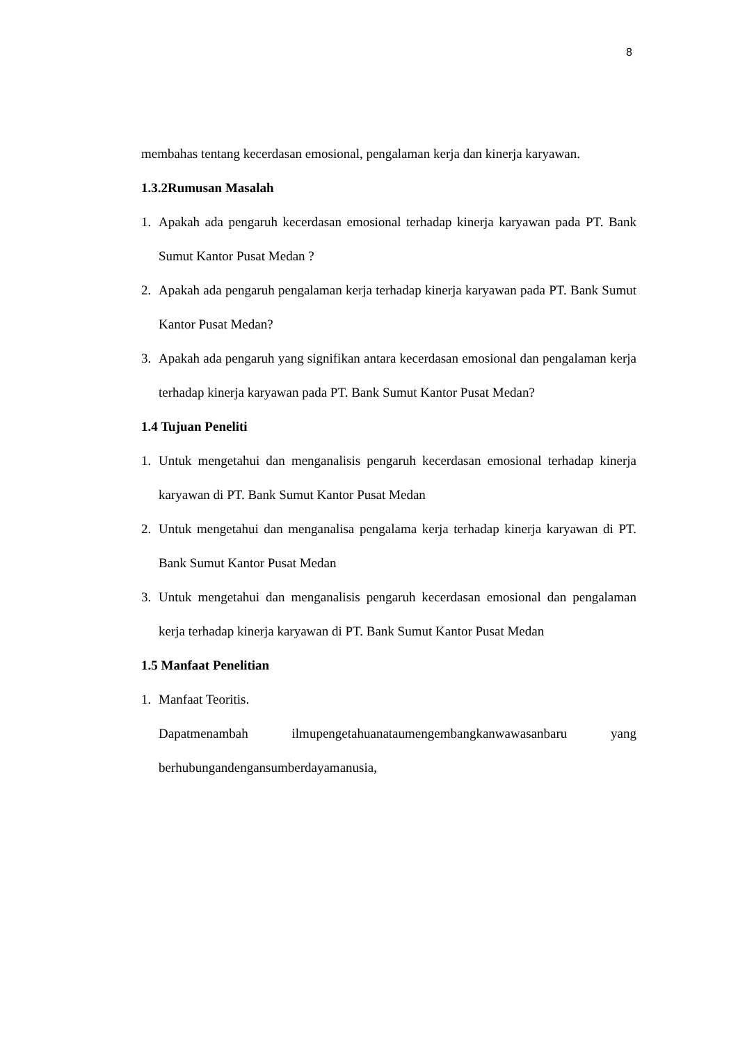8
membahas tentang kecerdasan emosional, pengalaman kerja dan kinerja karyawan.
1.3.2Rumusan Masalah
1. Apakah ada pengaruh kecerdasan emosional terhadap kinerja karyawan pada PT. Bank Sumut Kantor Pusat Medan ?
2. Apakah ada pengaruh pengalaman kerja terhadap kinerja karyawan pada PT. Bank Sumut Kantor Pusat Medan?
3. Apakah ada pengaruh yang signifikan antara kecerdasan emosional dan pengalaman kerja terhadap kinerja karyawan pada PT. Bank Sumut Kantor Pusat Medan?
1.4 Tujuan Peneliti
1. Untuk mengetahui dan menganalisis pengaruh kecerdasan emosional terhadap kinerja karyawan di PT. Bank Sumut Kantor Pusat Medan
2. Untuk mengetahui dan menganalisa pengalama kerja terhadap kinerja karyawan di PT. Bank Sumut Kantor Pusat Medan
3. Untuk mengetahui dan menganalisis pengaruh kecerdasan emosional dan pengalaman kerja terhadap kinerja karyawan di PT. Bank Sumut Kantor Pusat Medan
1.5 Manfaat Penelitian
1. Manfaat Teoritis.
Dapatmenambah ilmupengetahuanataumengembangkanwawasanbaru yang berhubungandengansumberdayamanusia,